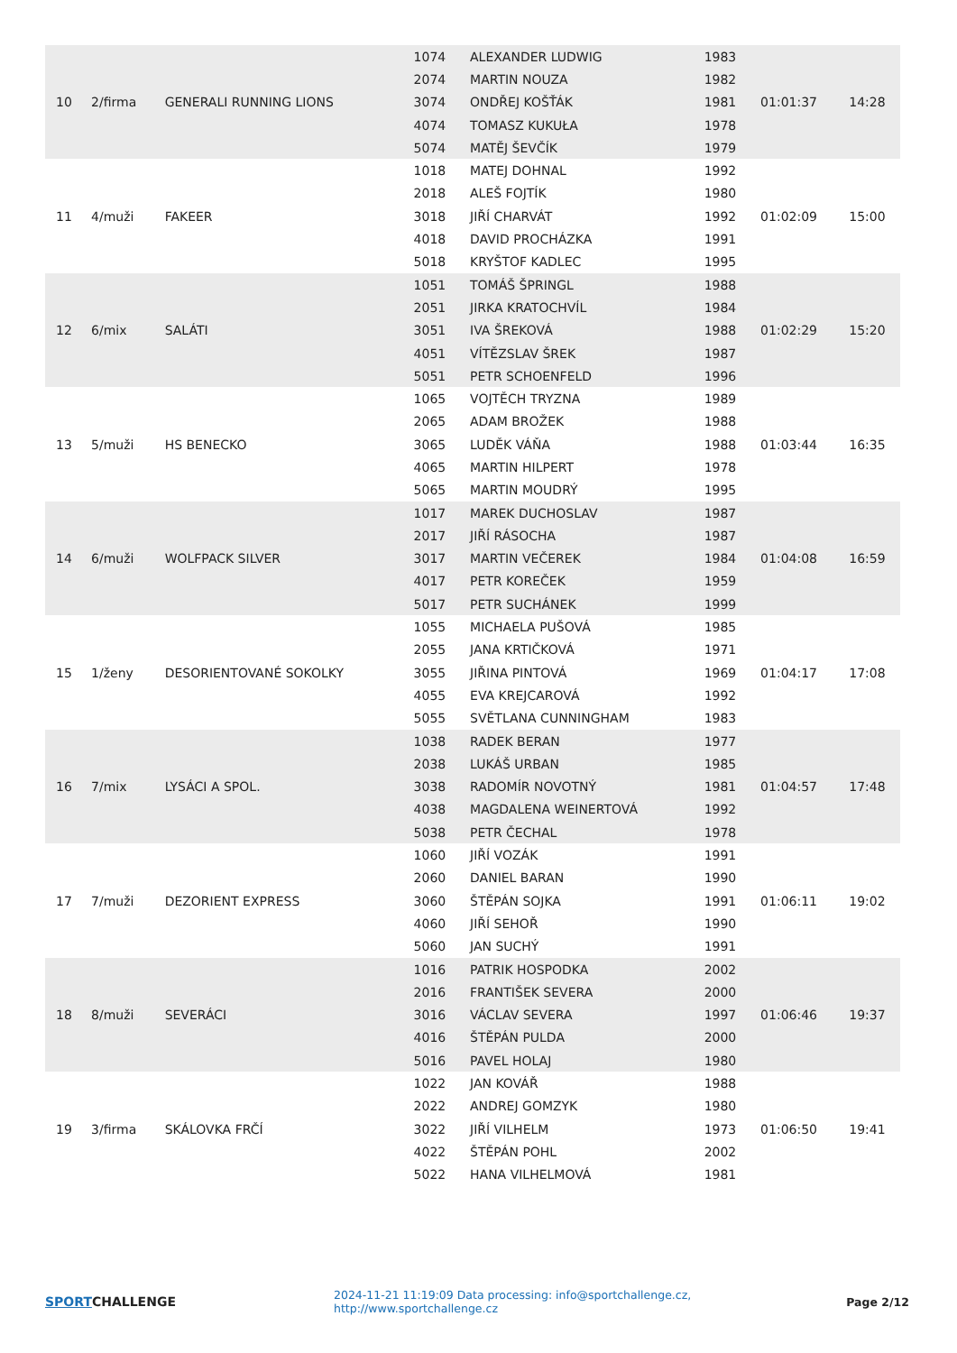| 10 | 2/firma | GENERALI RUNNING LIONS | 1074 | ALEXANDER LUDWIG | 1983 | 01:01:37 | 14:28 |
| | | | 2074 | MARTIN NOUZA | 1982 | | |
| | | | 3074 | ONDŘEJ KOŠŤÁK | 1981 | | |
| | | | 4074 | TOMASZ KUKUŁA | 1978 | | |
| | | | 5074 | MATĚJ ŠEVČÍK | 1979 | | |
| 11 | 4/muži | FAKEER | 1018 | MATEJ DOHNAL | 1992 | 01:02:09 | 15:00 |
| | | | 2018 | ALEŠ FOJTÍK | 1980 | | |
| | | | 3018 | JIŘÍ CHARVÁT | 1992 | | |
| | | | 4018 | DAVID PROCHÁZKA | 1991 | | |
| | | | 5018 | KRYŠTOF KADLEC | 1995 | | |
| 12 | 6/mix | SALÁTI | 1051 | TOMÁŠ ŠPRINGL | 1988 | 01:02:29 | 15:20 |
| | | | 2051 | JIRKA KRATOCHVÍL | 1984 | | |
| | | | 3051 | IVA ŠREKOVÁ | 1988 | | |
| | | | 4051 | VÍTĚZSLAV ŠREK | 1987 | | |
| | | | 5051 | PETR SCHOENFELD | 1996 | | |
| 13 | 5/muži | HS BENECKO | 1065 | VOJTĚCH TRYZNA | 1989 | 01:03:44 | 16:35 |
| | | | 2065 | ADAM BROŽEK | 1988 | | |
| | | | 3065 | LUDĚK VÁŇA | 1988 | | |
| | | | 4065 | MARTIN HILPERT | 1978 | | |
| | | | 5065 | MARTIN MOUDRÝ | 1995 | | |
| 14 | 6/muži | WOLFPACK SILVER | 1017 | MAREK DUCHOSLAV | 1987 | 01:04:08 | 16:59 |
| | | | 2017 | JIŘÍ RÁSOCHA | 1987 | | |
| | | | 3017 | MARTIN VEČEREK | 1984 | | |
| | | | 4017 | PETR KOREČEK | 1959 | | |
| | | | 5017 | PETR SUCHÁNEK | 1999 | | |
| 15 | 1/ženy | DESORIENTOVANÉ SOKOLKY | 1055 | MICHAELA PUŠOVÁ | 1985 | 01:04:17 | 17:08 |
| | | | 2055 | JANA KRTIČKOVÁ | 1971 | | |
| | | | 3055 | JIŘINA PINTOVÁ | 1969 | | |
| | | | 4055 | EVA KREJCAROVÁ | 1992 | | |
| | | | 5055 | SVĚTLANA CUNNINGHAM | 1983 | | |
| 16 | 7/mix | LYSÁCI A SPOL. | 1038 | RADEK BERAN | 1977 | 01:04:57 | 17:48 |
| | | | 2038 | LUKÁŠ URBAN | 1985 | | |
| | | | 3038 | RADOMÍR NOVOTNÝ | 1981 | | |
| | | | 4038 | MAGDALENA WEINERTOVÁ | 1992 | | |
| | | | 5038 | PETR ČECHAL | 1978 | | |
| 17 | 7/muži | DEZORIENT EXPRESS | 1060 | JIŘÍ VOZÁK | 1991 | 01:06:11 | 19:02 |
| | | | 2060 | DANIEL BARAN | 1990 | | |
| | | | 3060 | ŠTĚPÁN SOJKA | 1991 | | |
| | | | 4060 | JIŘÍ SEHOŘ | 1990 | | |
| | | | 5060 | JAN SUCHÝ | 1991 | | |
| 18 | 8/muži | SEVERÁCI | 1016 | PATRIK HOSPODKA | 2002 | 01:06:46 | 19:37 |
| | | | 2016 | FRANTIŠEK SEVERA | 2000 | | |
| | | | 3016 | VÁCLAV SEVERA | 1997 | | |
| | | | 4016 | ŠTĚPÁN PULDA | 2000 | | |
| | | | 5016 | PAVEL HOLAJ | 1980 | | |
| 19 | 3/firma | SKÁLOVKA FRČÍ | 1022 | JAN KOVÁŘ | 1988 | 01:06:50 | 19:41 |
| | | | 2022 | ANDREJ GOMZYK | 1980 | | |
| | | | 3022 | JIŘÍ VILHELM | 1973 | | |
| | | | 4022 | ŠTĚPÁN POHL | 2002 | | |
| | | | 5022 | HANA VILHELMOVÁ | 1981 | | |
SPORTCHALLENGE
2024-11-21 11:19:09 Data processing: info@sportchallenge.cz, http://www.sportchallenge.cz
Page 2/12